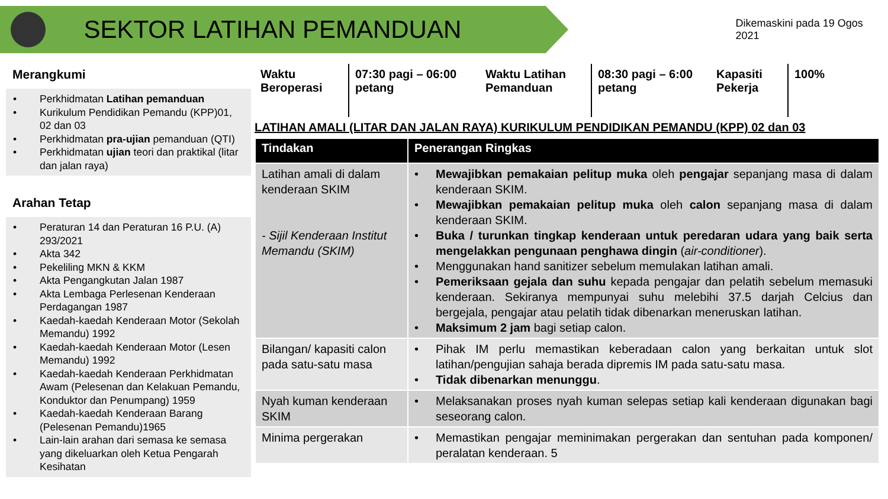SEKTOR LATIHAN PEMANDUAN
Dikemaskini pada 19 Ogos 2021
Merangkumi
• Perkhidmatan Latihan pemanduan
• Kurikulum Pendidikan Pemandu (KPP)01, 02 dan 03
• Perkhidmatan pra-ujian pemanduan (QTI)
• Perkhidmatan ujian teori dan praktikal (litar dan jalan raya)
Arahan Tetap
• Peraturan 14 dan Peraturan 16 P.U. (A) 293/2021
• Akta 342
• Pekeliling MKN & KKM
• Akta Pengangkutan Jalan 1987
• Akta Lembaga Perlesenan Kenderaan Perdagangan 1987
• Kaedah-kaedah Kenderaan Motor (Sekolah Memandu) 1992
• Kaedah-kaedah Kenderaan Motor (Lesen Memandu) 1992
• Kaedah-kaedah Kenderaan Perkhidmatan Awam (Pelesenan dan Kelakuan Pemandu, Konduktor dan Penumpang) 1959
• Kaedah-kaedah Kenderaan Barang (Pelesenan Pemandu)1965
• Lain-lain arahan dari semasa ke semasa yang dikeluarkan oleh Ketua Pengarah Kesihatan
Waktu Beroperasi
07:30 pagi – 06:00 petang
Waktu Latihan Pemanduan
08:30 pagi – 6:00 petang
Kapasiti Pekerja
100%
LATIHAN AMALI (LITAR DAN JALAN RAYA) KURIKULUM PENDIDIKAN PEMANDU (KPP) 02 dan 03
| Tindakan | Penerangan Ringkas |
| --- | --- |
| Latihan amali di dalam kenderaan SKIM - Sijil Kenderaan Institut Memandu (SKIM) | • Mewajibkan pemakaian pelitup muka oleh pengajar sepanjang masa di dalam kenderaan SKIM. • Mewajibkan pemakaian pelitup muka oleh calon sepanjang masa di dalam kenderaan SKIM. • Buka / turunkan tingkap kenderaan untuk peredaran udara yang baik serta mengelakkan pengunaan penghawa dingin ( air-conditioner ). • Menggunakan hand sanitizer sebelum memulakan latihan amali. • Pemeriksaan gejala dan suhu kepada pengajar dan pelatih sebelum memasuki kenderaan. Sekiranya mempunyai suhu melebihi 37.5 darjah Celcius dan bergejala, pengajar atau pelatih tidak dibenarkan meneruskan latihan. • Maksimum 2 jam bagi setiap calon. |
| Bilangan/ kapasiti calon pada satu-satu masa | • Pihak IM perlu memastikan keberadaan calon yang berkaitan untuk slot latihan/pengujian sahaja berada dipremis IM pada satu-satu masa. • Tidak dibenarkan menunggu . |
| Nyah kuman kenderaan SKIM | • Melaksanakan proses nyah kuman selepas setiap kali kenderaan digunakan bagi seseorang calon. |
| Minima pergerakan | • Memastikan pengajar meminimakan pergerakan dan sentuhan pada komponen/ peralatan kenderaan. 5 |